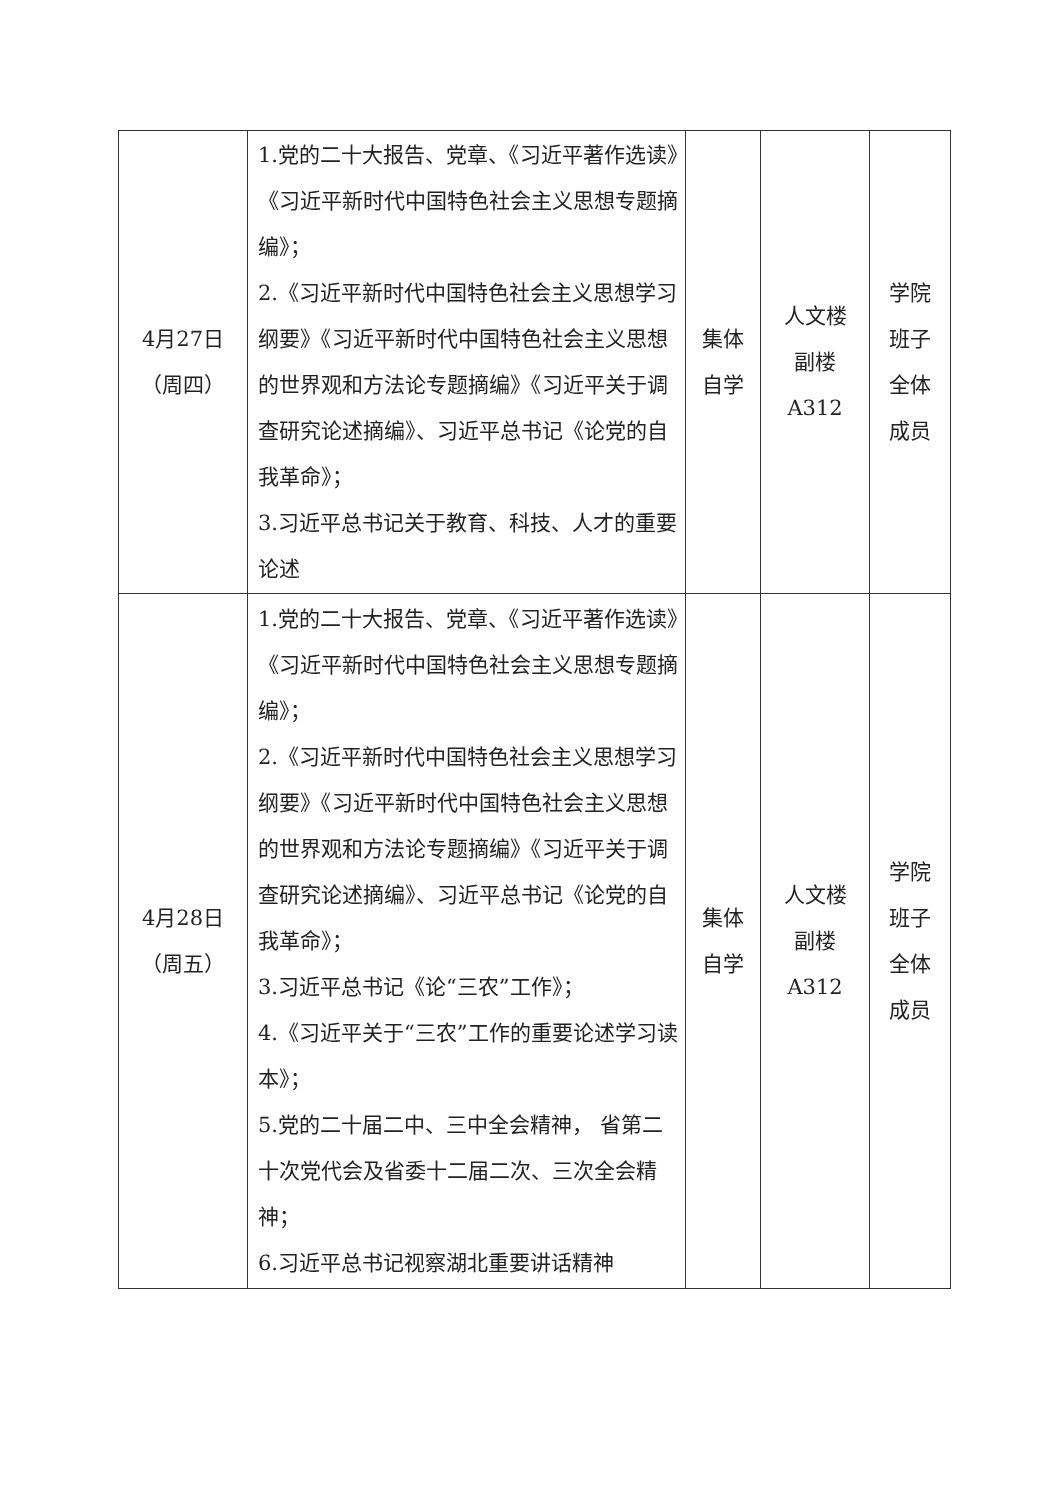| 4月27日 （周四） | 1.党的二十大报告、党章、《习近平著作选读》《习近平新时代中国特色社会主义思想专题摘编》； 2.《习近平新时代中国特色社会主义思想学习纲要》《习近平新时代中国特色社会主义思想的世界观和方法论专题摘编》《习近平关于调查研究论述摘编》、习近平总书记《论党的自我革命》； 3.习近平总书记关于教育、科技、人才的重要论述 | 集体 自学 | 人文楼 副楼 A312 | 学院 班子 全体 成员 |
| 4月28日 （周五） | 1.党的二十大报告、党章、《习近平著作选读》《习近平新时代中国特色社会主义思想专题摘编》； 2.《习近平新时代中国特色社会主义思想学习纲要》《习近平新时代中国特色社会主义思想的世界观和方法论专题摘编》《习近平关于调查研究论述摘编》、习近平总书记《论党的自我革命》； 3.习近平总书记《论“三农”工作》； 4.《习近平关于“三农”工作的重要论述学习读本》； 5.党的二十届二中、三中全会精神， 省第二十次党代会及省委十二届二次、三次全会精神； 6.习近平总书记视察湖北重要讲话精神 | 集体 自学 | 人文楼 副楼 A312 | 学院 班子 全体 成员 |